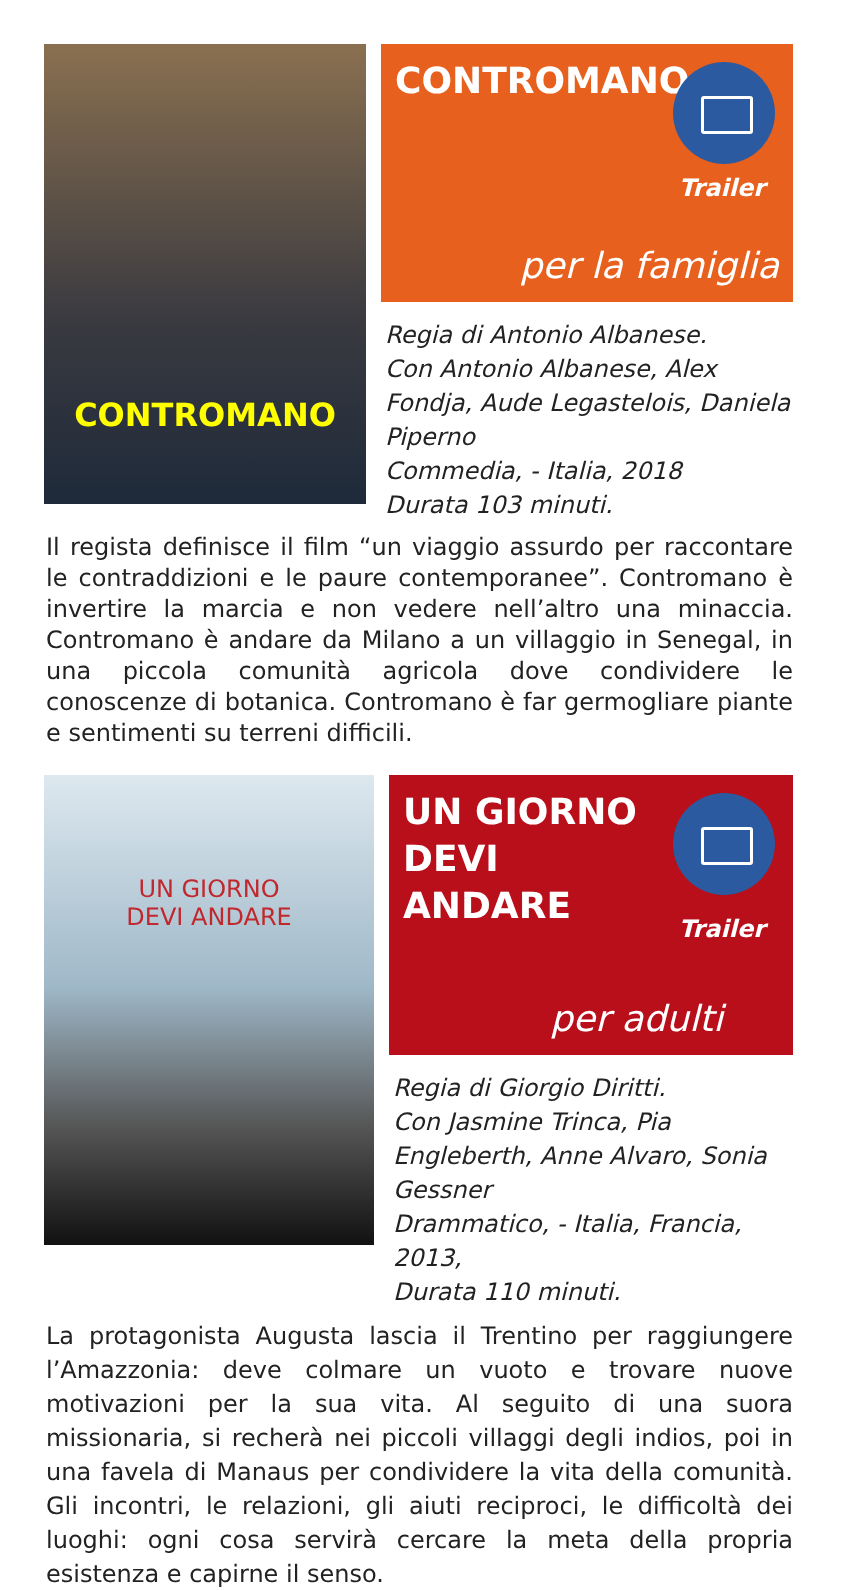CONTROMANO
CONTROMANO
Trailer
per la famiglia
Regia di Antonio Albanese.
Con Antonio Albanese, Alex Fondja, Aude Legastelois, Daniela Piperno
Commedia, - Italia, 2018
Durata 103 minuti.
Il regista definisce il film “un viaggio assurdo per raccontare le contraddizioni e le paure contemporanee”. Contromano è invertire la marcia e non vedere nell’altro una minaccia. Contromano è andare da Milano a un villaggio in Senegal, in una piccola comunità agricola dove condividere le conoscenze di botanica. Contromano è far germogliare piante e sentimenti su terreni difficili.
UN GIORNO
DEVI ANDARE
UN GIORNO
DEVI
ANDARE
Trailer
per adulti
Regia di Giorgio Diritti.
Con Jasmine Trinca, Pia Engleberth, Anne Alvaro, Sonia Gessner
Drammatico, - Italia, Francia, 2013,
Durata 110 minuti.
La protagonista Augusta lascia il Trentino per raggiungere l’Amazzonia: deve colmare un vuoto e trovare nuove motivazioni per la sua vita. Al seguito di una suora missionaria, si recherà nei piccoli villaggi degli indios, poi in una favela di Manaus per condividere la vita della comunità. Gli incontri, le relazioni, gli aiuti reciproci, le difficoltà dei luoghi: ogni cosa servirà cercare la meta della propria esistenza e capirne il senso.